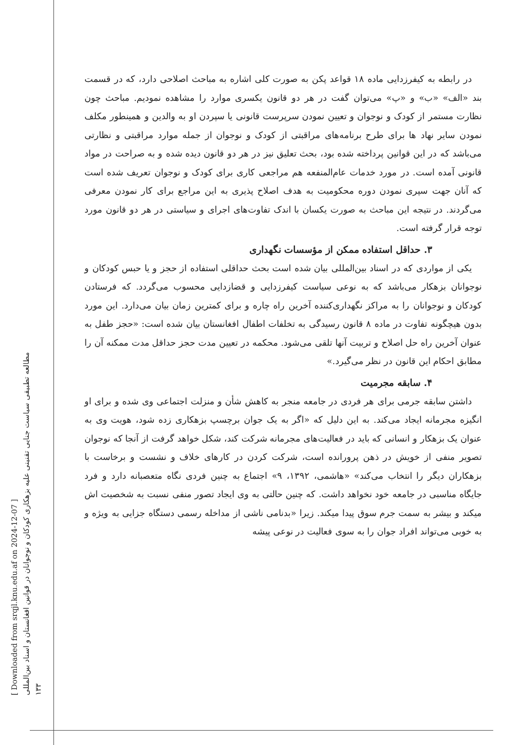[ Downloaded from srqjl.knu.edu.af on 2024-12-07 ]
مطالعه تطبیقی سیاست جنایی تقنینی علیه بزهکاری کودکان و نوجوانان در قوانین افغانستان و اسناد بین‌المللی
۱۳۳
در رابطه به کیفرزدایی ماده ۱۸ قواعد پکن به صورت کلی اشاره به مباحث اصلاحی دارد، که در قسمت بند «الف» «ب» و «پ» می‌توان گفت در هر دو قانون یکسری موارد را مشاهده نمودیم. مباحث چون نظارت مستمر از کودک و نوجوان و تعیین نمودن سرپرست قانونی یا سپردن او به والدین و همینطور مکلف نمودن سایر نهاد ها برای طرح برنامه‌های مراقبتی از کودک و نوجوان از جمله موارد مراقبتی و نظارتی می‌باشد که در این قوانین پرداخته شده بود، بحث تعلیق نیز در هر دو قانون دیده شده و به صراحت در مواد قانونی آمده است. در مورد خدمات عام‌المنفعه هم مراجعی کاری برای کودک و نوجوان تعریف شده است که آنان جهت سپری نمودن دوره محکومیت به هدف اصلاح پذیری به این مراجع برای کار نمودن معرفی می‌گردند. در نتیجه این مباحث به صورت یکسان با اندک تفاوت‌های اجرای و سیاستی در هر دو قانون مورد توجه قرار گرفته است.
۳. حداقل استفاده ممکن از مؤسسات نگهداری
یکی از مواردی که در اسناد بین‌المللی بیان شده است بحث حداقلی استفاده از حجز و یا حبس کودکان و نوجوانان بزهکار می‌باشد که به نوعی سیاست کیفرزدایی و قضازدایی محسوب می‌گردد. که فرستادن کودکان و نوجوانان را به مراکز نگهداری‌کننده آخرین راه چاره و برای کمترین زمان بیان می‌دارد. این مورد بدون هیچگونه تفاوت در ماده ۸ قانون رسیدگی به تخلفات اطفال افغانستان بیان شده است: «حجز طفل به عنوان آخرین راه حل اصلاح و تربیت آنها تلقی می‌شود. محکمه در تعیین مدت حجز حداقل مدت ممکنه آن را مطابق احکام این قانون در نظر می‌گیرد.»
۴. سابقه مجرمیت
داشتن سابقه جرمی برای هر فردی در جامعه منجر به کاهش شأن و منزلت اجتماعی وی شده و برای او انگیزه مجرمانه ایجاد می‌کند. به این دلیل که «اگر به یک جوان برچسپ بزهکاری زده شود، هویت وی به عنوان یک بزهکار و انسانی که باید در فعالیت‌های مجرمانه شرکت کند، شکل خواهد گرفت از آنجا که نوجوان تصویر منفی از خویش در ذهن پرورانده است، شرکت کردن در کارهای خلاف و نشست و برخاست با بزهکاران دیگر را انتخاب می‌کند» «هاشمی، ۱۳۹۲، ۹» اجتماع به چنین فردی نگاه متعصبانه دارد و فرد جایگاه مناسبی در جامعه خود نخواهد داشت. که چنین حالتی به وی ایجاد تصور منفی نسبت به شخصیت اش میکند و بیشر به سمت جرم سوق پیدا میکند. زیرا «بدنامی ناشی از مداخله رسمی دستگاه جزایی به ویژه و به خوبی می‌تواند افراد جوان را به سوی فعالیت در نوعی پیشه